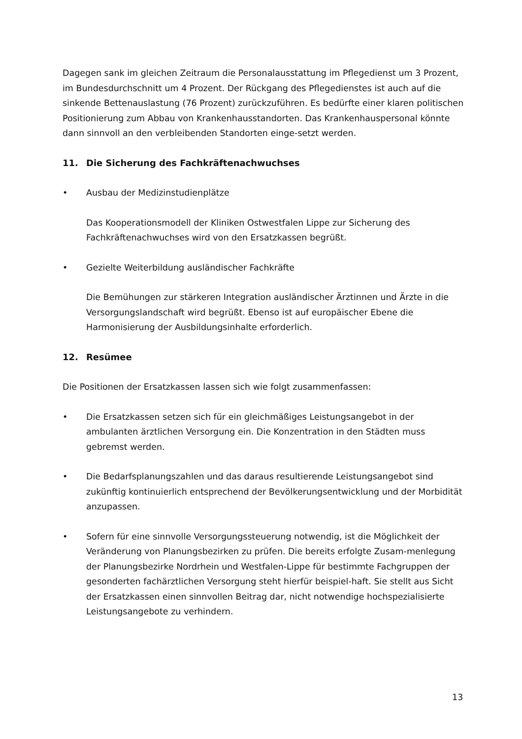Dagegen sank im gleichen Zeitraum die Personalausstattung im Pflegedienst um 3 Prozent, im Bundesdurchschnitt um 4 Prozent. Der Rückgang des Pflegedienstes ist auch auf die sinkende Bettenauslastung (76 Prozent) zurückzuführen. Es bedürfte einer klaren politischen Positionierung zum Abbau von Krankenhausstandorten. Das Krankenhauspersonal könnte dann sinnvoll an den verbleibenden Standorten einge-setzt werden.
11. Die Sicherung des Fachkräftenachwuchses
• Ausbau der Medizinstudienplätze
Das Kooperationsmodell der Kliniken Ostwestfalen Lippe zur Sicherung des Fachkräftenachwuchses wird von den Ersatzkassen begrüßt.
• Gezielte Weiterbildung ausländischer Fachkräfte
Die Bemühungen zur stärkeren Integration ausländischer Ärztinnen und Ärzte in die Versorgungslandschaft wird begrüßt. Ebenso ist auf europäischer Ebene die Harmonisierung der Ausbildungsinhalte erforderlich.
12. Resümee
Die Positionen der Ersatzkassen lassen sich wie folgt zusammenfassen:
• Die Ersatzkassen setzen sich für ein gleichmäßiges Leistungsangebot in der ambulanten ärztlichen Versorgung ein. Die Konzentration in den Städten muss gebremst werden.
• Die Bedarfsplanungszahlen und das daraus resultierende Leistungsangebot sind zukünftig kontinuierlich entsprechend der Bevölkerungsentwicklung und der Morbidität anzupassen.
• Sofern für eine sinnvolle Versorgungssteuerung notwendig, ist die Möglichkeit der Veränderung von Planungsbezirken zu prüfen. Die bereits erfolgte Zusam-menlegung der Planungsbezirke Nordrhein und Westfalen-Lippe für bestimmte Fachgruppen der gesonderten fachärztlichen Versorgung steht hierfür beispiel-haft. Sie stellt aus Sicht der Ersatzkassen einen sinnvollen Beitrag dar, nicht notwendige hochspezialisierte Leistungsangebote zu verhindern.
13